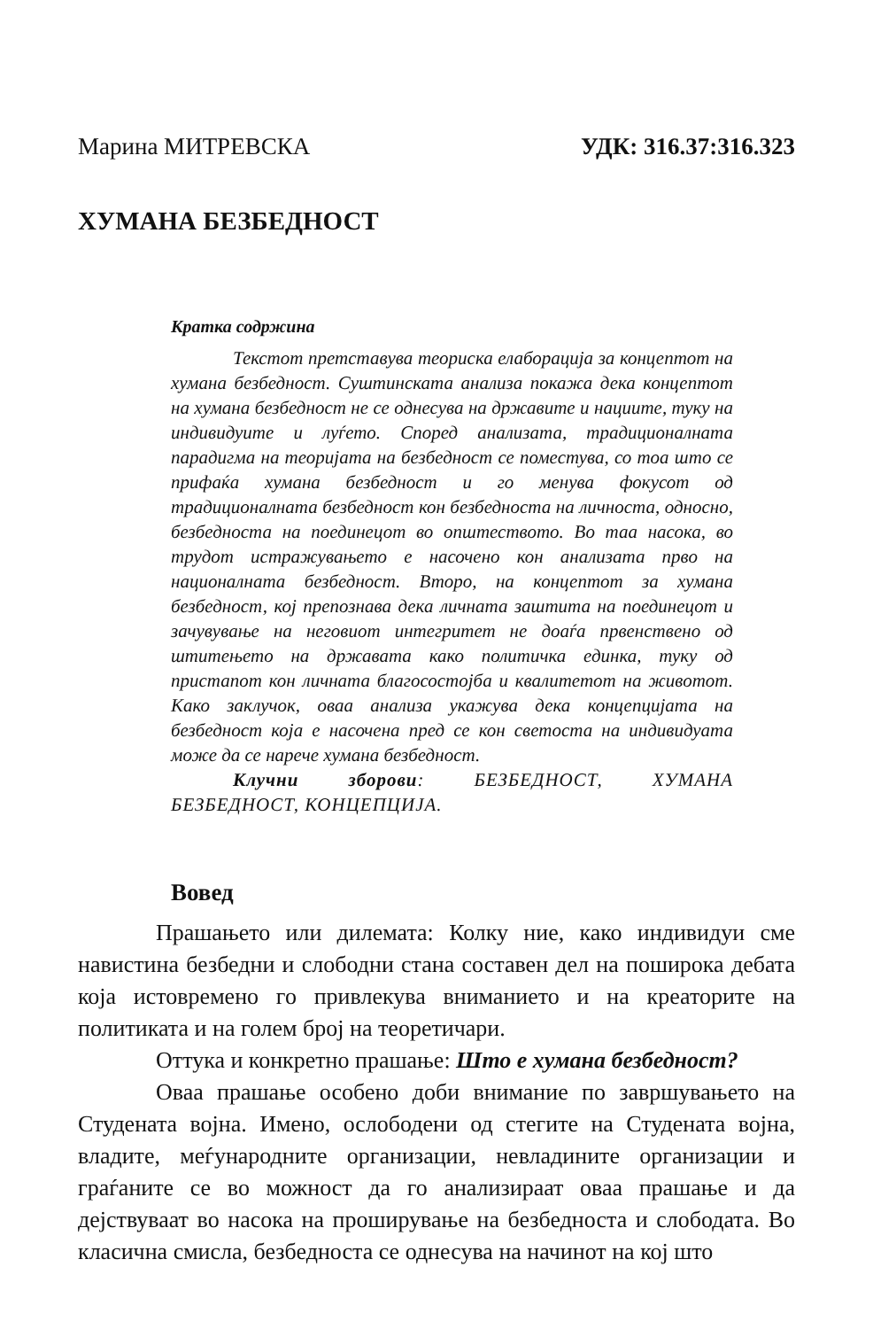Марина МИТРЕВСКА УДК: 316.37:316.323
ХУМАНА БЕЗБЕДНОСТ
Кратка содржина
Текстот претставува теориска елаборација за концептот на хумана безбедност. Суштинската анализа покажа дека концептот на хумана безбедност не се однесува на државите и нациите, туку на индивидуите и луѓето. Според анализата, традиционалната парадигма на теоријата на безбедност се поместува, со тоа што се прифаќа хумана безбедност и го менува фокусот од традиционалната безбедност кон безбедноста на личноста, односно, безбедноста на поединецот во општеството. Во таа насока, во трудот истражувањето е насочено кон анализата прво на националната безбедност. Второ, на концептот за хумана безбедност, кој препознава дека личната заштита на поединецот и зачувување на неговиот интегритет не доаѓа првенствено од штитењето на државата како политичка единка, туку од пристапот кон личната благосостојба и квалитетот на животот. Како заклучок, оваа анализа укажува дека концепцијата на безбедност која е насочена пред се кон светоста на индивидуата може да се нарече хумана безбедност.
Клучни зборови: БЕЗБЕДНОСТ, ХУМАНА БЕЗБЕДНОСТ, КОНЦЕПЦИЈА.
Вовед
Прашањето или дилемата: Колку ние, како индивидуи сме навистина безбедни и слободни стана составен дел на поширока дебата која истовремено го привлекува вниманието и на креаторите на политиката и на голем број на теоретичари.
Оттука и конкретно прашање: Што е хумана безбедност?
Оваа прашање особено доби внимание по завршувањето на Студената војна. Имено, ослободени од стегите на Студената војна, владите, меѓународните организации, невладините организации и граѓаните се во можност да го анализираат оваа прашање и да дејствуваат во насока на проширување на безбедноста и слободата. Во класична смисла, безбедноста се однесува на начинот на кој што